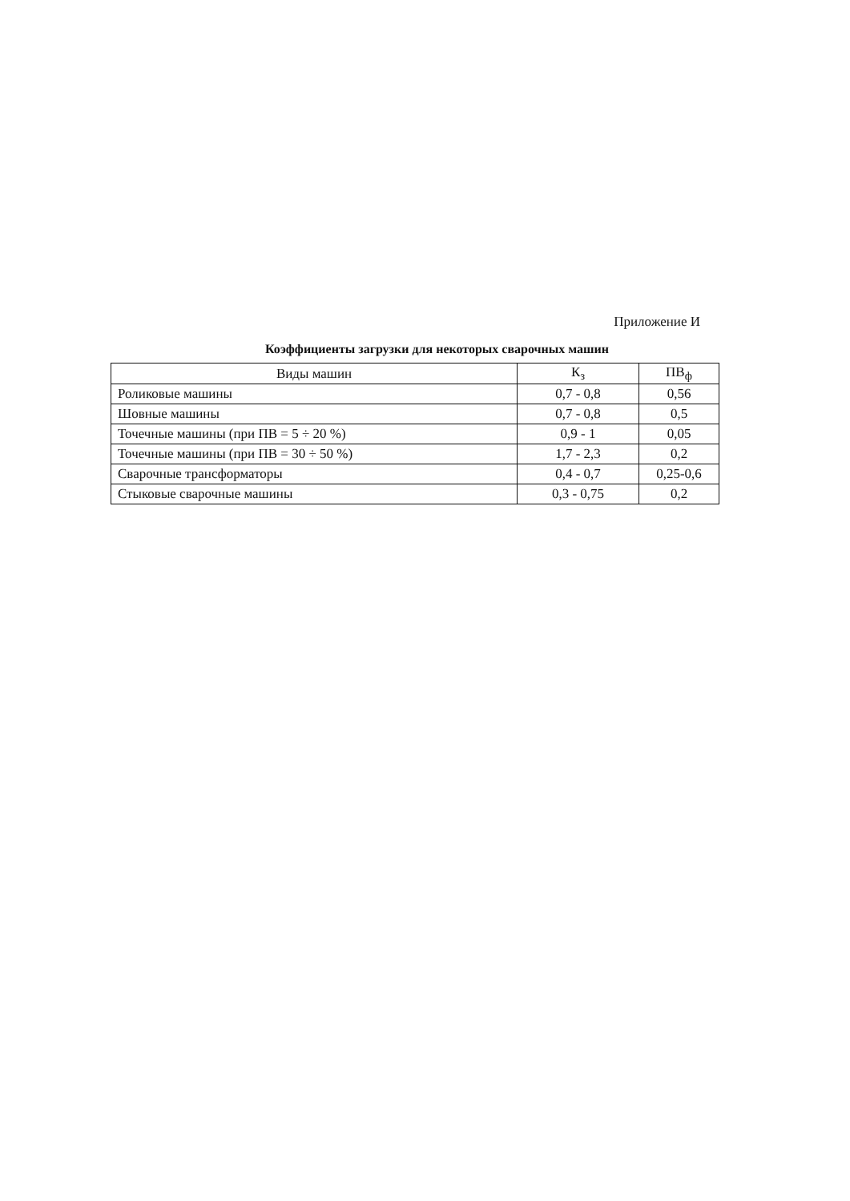Приложение И
Коэффициенты загрузки для некоторых сварочных машин
| Виды машин | К<sub>з</sub> | ПВ<sub>ф</sub> |
| --- | --- | --- |
| Роликовые машины | 0,7 - 0,8 | 0,56 |
| Шовные машины | 0,7 - 0,8 | 0,5 |
| Точечные машины (при ПВ = 5 ÷ 20 %) | 0,9 - 1 | 0,05 |
| Точечные машины (при ПВ = 30 ÷ 50 %) | 1,7 - 2,3 | 0,2 |
| Сварочные трансформаторы | 0,4 - 0,7 | 0,25-0,6 |
| Стыковые сварочные машины | 0,3 - 0,75 | 0,2 |